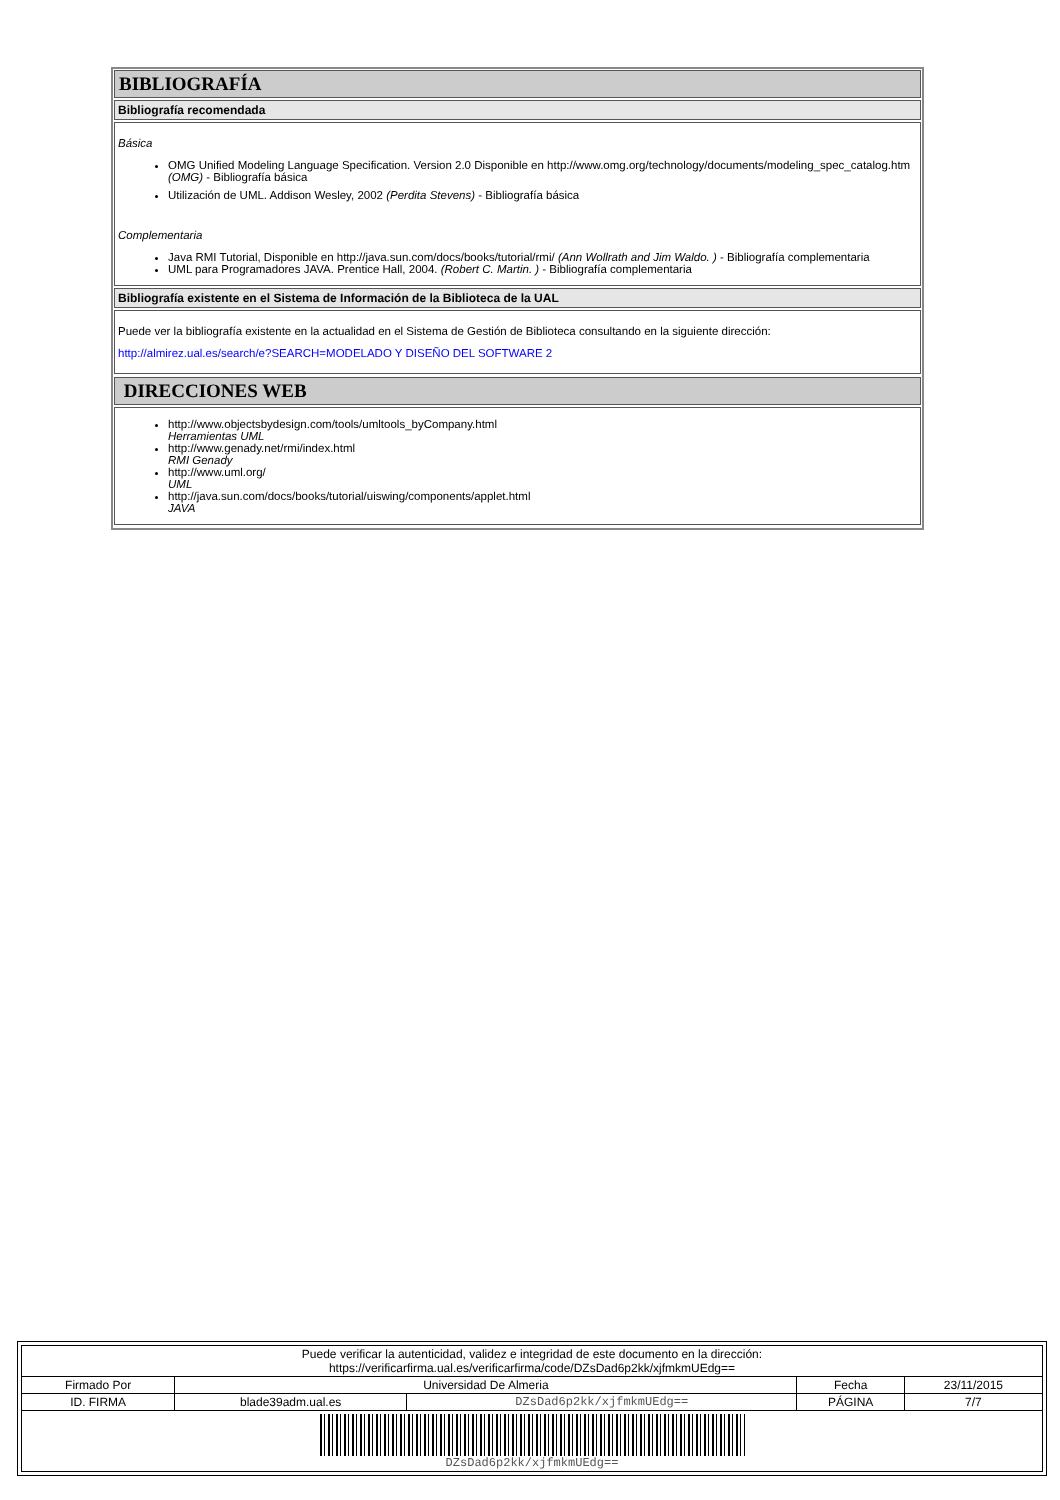BIBLIOGRAFÍA
Bibliografía recomendada
Básica
OMG Unified Modeling Language Specification. Version 2.0 Disponible en http://www.omg.org/technology/documents/modeling_spec_catalog.htm (OMG) - Bibliografía básica
Utilización de UML. Addison Wesley, 2002 (Perdita Stevens) - Bibliografía básica
Complementaria
Java RMI Tutorial, Disponible en http://java.sun.com/docs/books/tutorial/rmi/ (Ann Wollrath and Jim Waldo. ) - Bibliografía complementaria
UML para Programadores JAVA. Prentice Hall, 2004. (Robert C. Martin. ) - Bibliografía complementaria
Bibliografía existente en el Sistema de Información de la Biblioteca de la UAL
Puede ver la bibliografía existente en la actualidad en el Sistema de Gestión de Biblioteca consultando en la siguiente dirección:
http://almirez.ual.es/search/e?SEARCH=MODELADO Y DISEÑO DEL SOFTWARE 2
DIRECCIONES WEB
http://www.objectsbydesign.com/tools/umltools_byCompany.html
Herramientas UML
http://www.genady.net/rmi/index.html
RMI Genady
http://www.uml.org/
UML
http://java.sun.com/docs/books/tutorial/uiswing/components/applet.html
JAVA
| Puede verificar la autenticidad, validez e integridad de este documento en la dirección: https://verificarfirma.ual.es/verificarfirma/code/DZsDad6p2kk/xjfmkmUEdg== | | | | |
| Firmado Por | Universidad De Almeria | | Fecha | 23/11/2015 |
| ID. FIRMA | blade39adm.ual.es | DZsDad6p2kk/xjfmkmUEdg== | PÁGINA | 7/7 |
| DZsDad6p2kk/xjfmkmUEdg== | | | | |